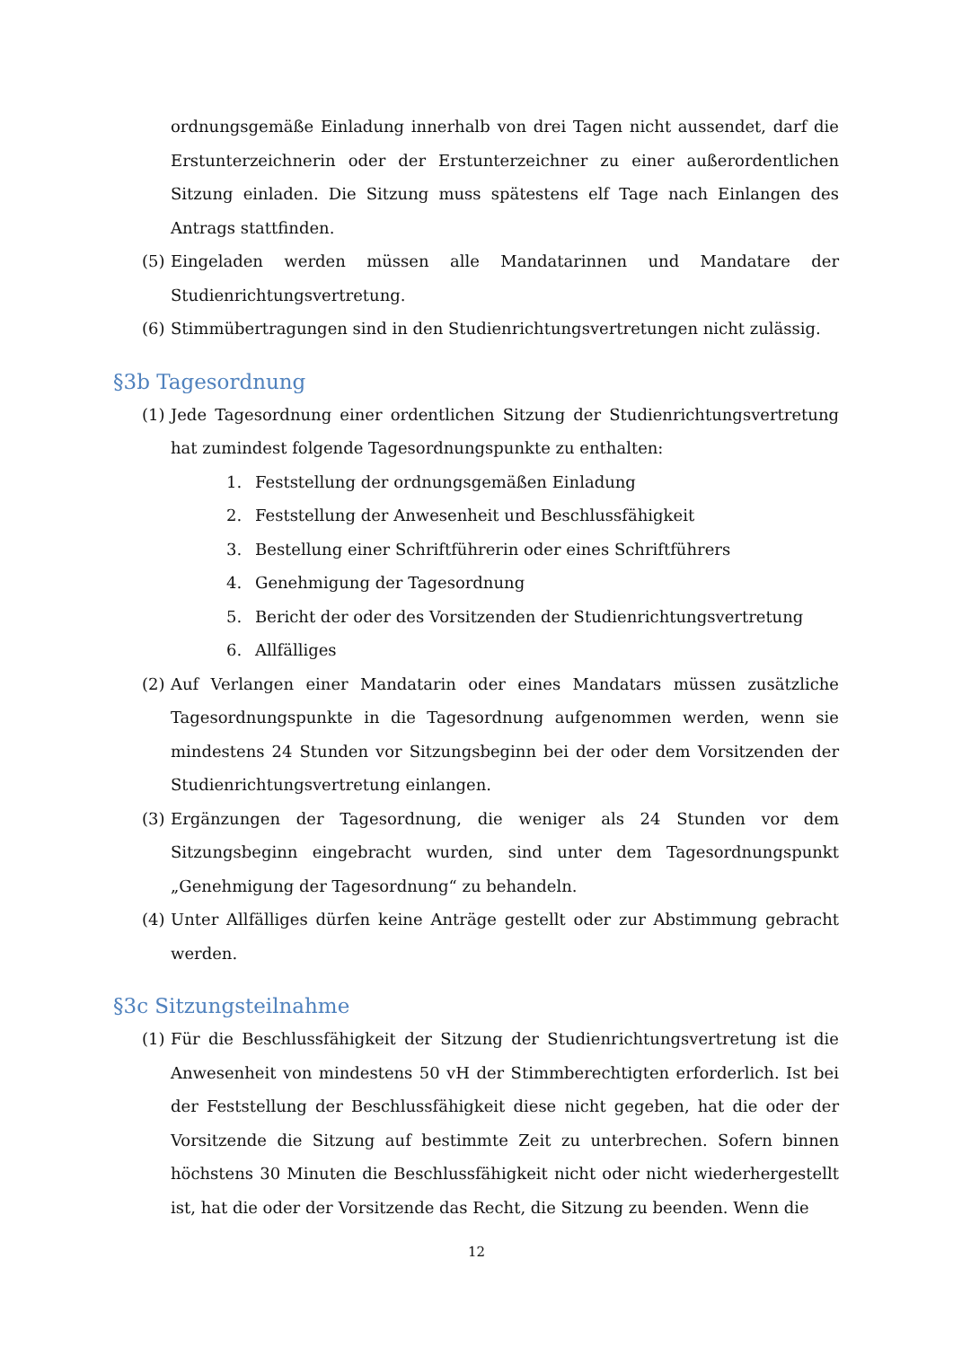ordnungsgemäße Einladung innerhalb von drei Tagen nicht aussendet, darf die Erstunterzeichnerin oder der Erstunterzeichner zu einer außerordentlichen Sitzung einladen. Die Sitzung muss spätestens elf Tage nach Einlangen des Antrags stattfinden.
(5)
Eingeladen werden müssen alle Mandatarinnen und Mandatare der Studienrichtungsvertretung.
(6)
Stimmübertragungen sind in den Studienrichtungsvertretungen nicht zulässig.
§3b Tagesordnung
(1)
Jede Tagesordnung einer ordentlichen Sitzung der Studienrichtungsvertretung hat zumindest folgende Tagesordnungspunkte zu enthalten:
1. Feststellung der ordnungsgemäßen Einladung
2. Feststellung der Anwesenheit und Beschlussfähigkeit
3. Bestellung einer Schriftführerin oder eines Schriftführers
4. Genehmigung der Tagesordnung
5. Bericht der oder des Vorsitzenden der Studienrichtungsvertretung
6. Allfälliges
(2)
Auf Verlangen einer Mandatarin oder eines Mandatars müssen zusätzliche Tagesordnungspunkte in die Tagesordnung aufgenommen werden, wenn sie mindestens 24 Stunden vor Sitzungsbeginn bei der oder dem Vorsitzenden der Studienrichtungsvertretung einlangen.
(3)
Ergänzungen der Tagesordnung, die weniger als 24 Stunden vor dem Sitzungsbeginn eingebracht wurden, sind unter dem Tagesordnungspunkt „Genehmigung der Tagesordnung“ zu behandeln.
(4)
Unter Allfälliges dürfen keine Anträge gestellt oder zur Abstimmung gebracht werden.
§3c Sitzungsteilnahme
(1)
Für die Beschlussfähigkeit der Sitzung der Studienrichtungsvertretung ist die Anwesenheit von mindestens 50 vH der Stimmberechtigten erforderlich. Ist bei der Feststellung der Beschlussfähigkeit diese nicht gegeben, hat die oder der Vorsitzende die Sitzung auf bestimmte Zeit zu unterbrechen. Sofern binnen höchstens 30 Minuten die Beschlussfähigkeit nicht oder nicht wiederhergestellt ist, hat die oder der Vorsitzende das Recht, die Sitzung zu beenden. Wenn die
12